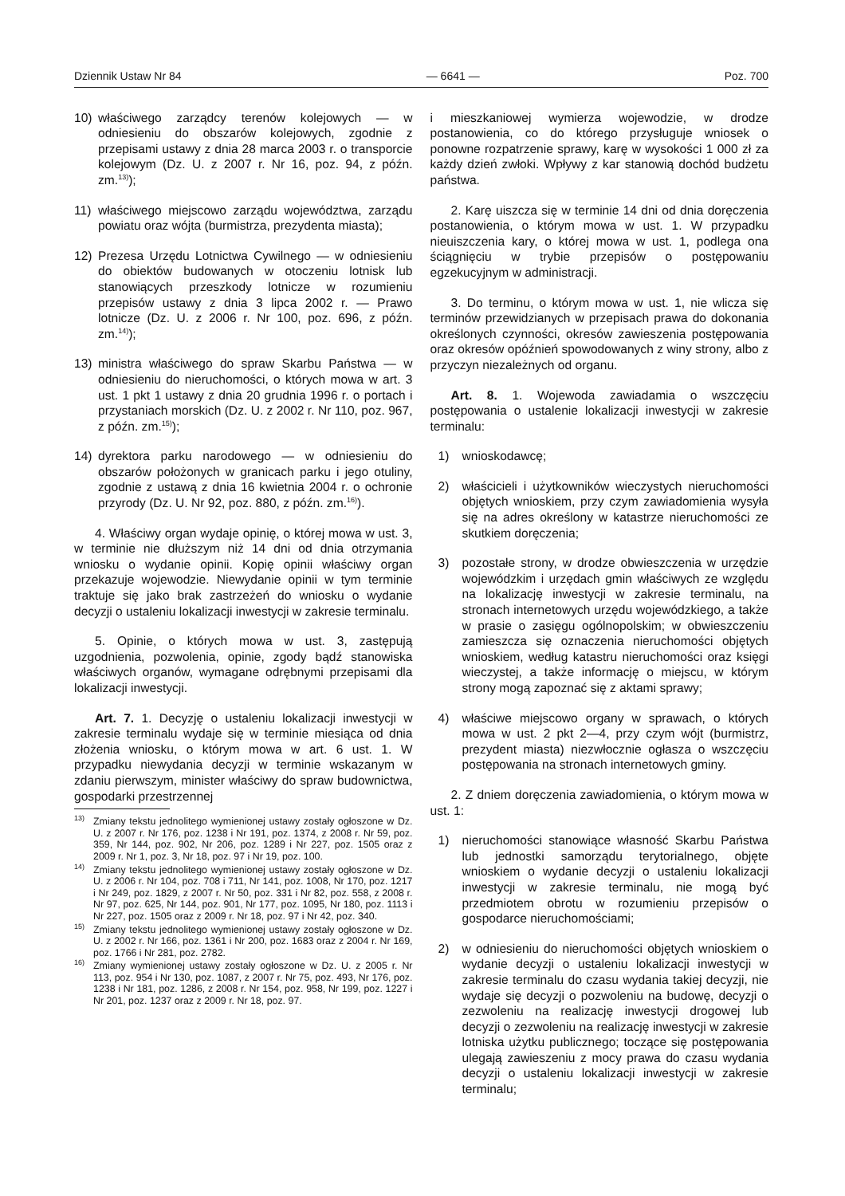Dziennik Ustaw Nr 84 — 6641 — Poz. 700
10) właściwego zarządcy terenów kolejowych — w odniesieniu do obszarów kolejowych, zgodnie z przepisami ustawy z dnia 28 marca 2003 r. o transporcie kolejowym (Dz. U. z 2007 r. Nr 16, poz. 94, z późn. zm.<sup>13)</sup>);
11) właściwego miejscowo zarządu województwa, zarządu powiatu oraz wójta (burmistrza, prezydenta miasta);
12) Prezesa Urzędu Lotnictwa Cywilnego — w odniesieniu do obiektów budowanych w otoczeniu lotnisk lub stanowiących przeszkody lotnicze w rozumieniu przepisów ustawy z dnia 3 lipca 2002 r. — Prawo lotnicze (Dz. U. z 2006 r. Nr 100, poz. 696, z późn. zm.<sup>14)</sup>);
13) ministra właściwego do spraw Skarbu Państwa — w odniesieniu do nieruchomości, o których mowa w art. 3 ust. 1 pkt 1 ustawy z dnia 20 grudnia 1996 r. o portach i przystaniach morskich (Dz. U. z 2002 r. Nr 110, poz. 967, z późn. zm.<sup>15)</sup>);
14) dyrektora parku narodowego — w odniesieniu do obszarów położonych w granicach parku i jego otuliny, zgodnie z ustawą z dnia 16 kwietnia 2004 r. o ochronie przyrody (Dz. U. Nr 92, poz. 880, z późn. zm.<sup>16)</sup>).
4. Właściwy organ wydaje opinię, o której mowa w ust. 3, w terminie nie dłuższym niż 14 dni od dnia otrzymania wniosku o wydanie opinii. Kopię opinii właściwy organ przekazuje wojewodzie. Niewydanie opinii w tym terminie traktuje się jako brak zastrzeżeń do wniosku o wydanie decyzji o ustaleniu lokalizacji inwestycji w zakresie terminalu.
5. Opinie, o których mowa w ust. 3, zastępują uzgodnienia, pozwolenia, opinie, zgody bądź stanowiska właściwych organów, wymagane odrębnymi przepisami dla lokalizacji inwestycji.
Art. 7. 1. Decyzję o ustaleniu lokalizacji inwestycji w zakresie terminalu wydaje się w terminie miesiąca od dnia złożenia wniosku, o którym mowa w art. 6 ust. 1. W przypadku niewydania decyzji w terminie wskazanym w zdaniu pierwszym, minister właściwy do spraw budownictwa, gospodarki przestrzennej
<sup>13)</sup> Zmiany tekstu jednolitego wymienionej ustawy zostały ogłoszone w Dz. U. z 2007 r. Nr 176, poz. 1238 i Nr 191, poz. 1374, z 2008 r. Nr 59, poz. 359, Nr 144, poz. 902, Nr 206, poz. 1289 i Nr 227, poz. 1505 oraz z 2009 r. Nr 1, poz. 3, Nr 18, poz. 97 i Nr 19, poz. 100.
<sup>14)</sup> Zmiany tekstu jednolitego wymienionej ustawy zostały ogłoszone w Dz. U. z 2006 r. Nr 104, poz. 708 i 711, Nr 141, poz. 1008, Nr 170, poz. 1217 i Nr 249, poz. 1829, z 2007 r. Nr 50, poz. 331 i Nr 82, poz. 558, z 2008 r. Nr 97, poz. 625, Nr 144, poz. 901, Nr 177, poz. 1095, Nr 180, poz. 1113 i Nr 227, poz. 1505 oraz z 2009 r. Nr 18, poz. 97 i Nr 42, poz. 340.
<sup>15)</sup> Zmiany tekstu jednolitego wymienionej ustawy zostały ogłoszone w Dz. U. z 2002 r. Nr 166, poz. 1361 i Nr 200, poz. 1683 oraz z 2004 r. Nr 169, poz. 1766 i Nr 281, poz. 2782.
<sup>16)</sup> Zmiany wymienionej ustawy zostały ogłoszone w Dz. U. z 2005 r. Nr 113, poz. 954 i Nr 130, poz. 1087, z 2007 r. Nr 75, poz. 493, Nr 176, poz. 1238 i Nr 181, poz. 1286, z 2008 r. Nr 154, poz. 958, Nr 199, poz. 1227 i Nr 201, poz. 1237 oraz z 2009 r. Nr 18, poz. 97.
i mieszkaniowej wymierza wojewodzie, w drodze postanowienia, co do którego przysługuje wniosek o ponowne rozpatrzenie sprawy, karę w wysokości 1 000 zł za każdy dzień zwłoki. Wpływy z kar stanowią dochód budżetu państwa.
2. Karę uiszcza się w terminie 14 dni od dnia doręczenia postanowienia, o którym mowa w ust. 1. W przypadku nieuiszczenia kary, o której mowa w ust. 1, podlega ona ściągnięciu w trybie przepisów o postępowaniu egzekucyjnym w administracji.
3. Do terminu, o którym mowa w ust. 1, nie wlicza się terminów przewidzianych w przepisach prawa do dokonania określonych czynności, okresów zawieszenia postępowania oraz okresów opóźnień spowodowanych z winy strony, albo z przyczyn niezależnych od organu.
Art. 8. 1. Wojewoda zawiadamia o wszczęciu postępowania o ustalenie lokalizacji inwestycji w zakresie terminalu:
1) wnioskodawcę;
2) właścicieli i użytkowników wieczystych nieruchomości objętych wnioskiem, przy czym zawiadomienia wysyła się na adres określony w katastrze nieruchomości ze skutkiem doręczenia;
3) pozostałe strony, w drodze obwieszczenia w urzędzie wojewódzkim i urzędach gmin właściwych ze względu na lokalizację inwestycji w zakresie terminalu, na stronach internetowych urzędu wojewódzkiego, a także w prasie o zasięgu ogólnopolskim; w obwieszczeniu zamieszcza się oznaczenia nieruchomości objętych wnioskiem, według katastru nieruchomości oraz księgi wieczystej, a także informację o miejscu, w którym strony mogą zapoznać się z aktami sprawy;
4) właściwe miejscowo organy w sprawach, o których mowa w ust. 2 pkt 2—4, przy czym wójt (burmistrz, prezydent miasta) niezwłocznie ogłasza o wszczęciu postępowania na stronach internetowych gminy.
2. Z dniem doręczenia zawiadomienia, o którym mowa w ust. 1:
1) nieruchomości stanowiące własność Skarbu Państwa lub jednostki samorządu terytorialnego, objęte wnioskiem o wydanie decyzji o ustaleniu lokalizacji inwestycji w zakresie terminalu, nie mogą być przedmiotem obrotu w rozumieniu przepisów o gospodarce nieruchomościami;
2) w odniesieniu do nieruchomości objętych wnioskiem o wydanie decyzji o ustaleniu lokalizacji inwestycji w zakresie terminalu do czasu wydania takiej decyzji, nie wydaje się decyzji o pozwoleniu na budowę, decyzji o zezwoleniu na realizację inwestycji drogowej lub decyzji o zezwoleniu na realizację inwestycji w zakresie lotniska użytku publicznego; toczące się postępowania ulegają zawieszeniu z mocy prawa do czasu wydania decyzji o ustaleniu lokalizacji inwestycji w zakresie terminalu;